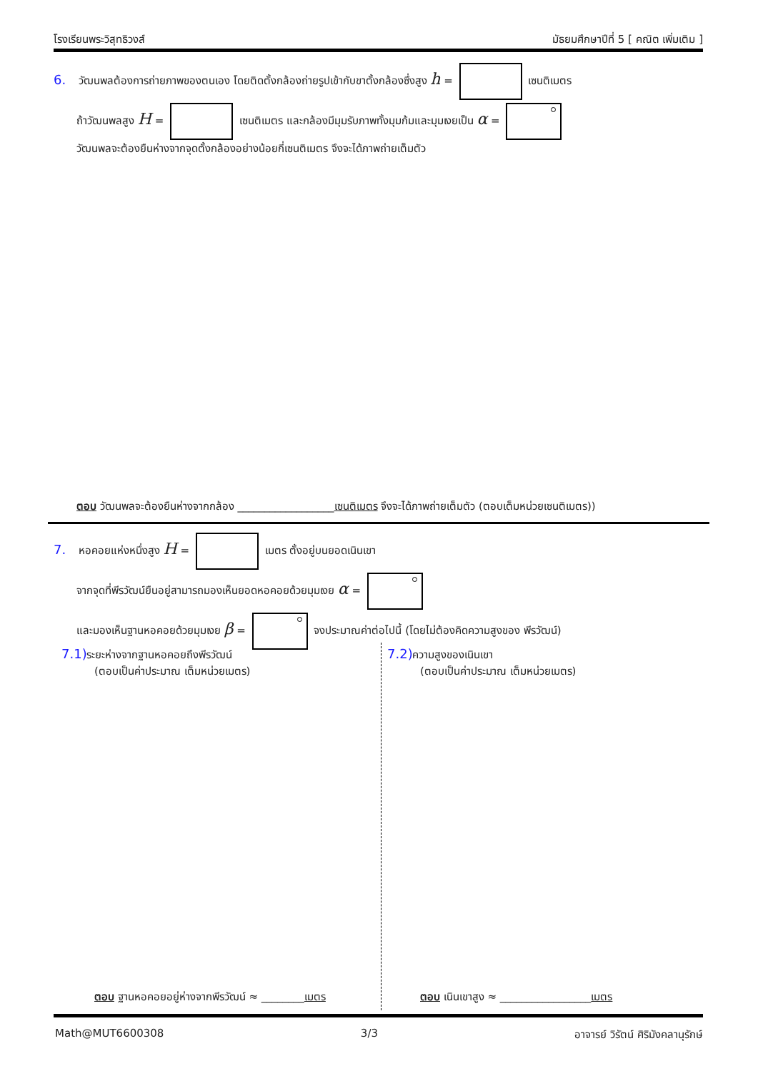โรงเรียนพระวิสุทธิวงส์ มัธยมศึกษาปีที่ 5 [ คณิต เพิ่มเติม ]
6. วัฒนพลต้องการถ่ายภาพของตนเอง โดยติดตั้งกล้องถ่ายรูปเข้ากับขาตั้งกล้องซึ่งสูง h = เซนติเมตร
ถ้าวัฒนพลสูง H = เซนติเมตร และกล้องมีมุมรับภาพทั้งมุมก้มและมุมเงยเป็น α =
วัฒนพลจะต้องยืนห่างจากจุดตั้งกล้องอย่างน้อยกี่เซนติเมตร จึงจะได้ภาพถ่ายเต็มตัว
ตอบ วัฒนพลจะต้องยืนห่างจากกล้อง __________________เซนติเมตร จึงจะได้ภาพถ่ายเต็มตัว (ตอบเต็มหน่วยเซนติเมตร))
7. หอคอยแห่งหนึ่งสูง H = เมตร ตั้งอยู่บนยอดเนินเขา
จากจุดที่พีรวัฒน์ยืนอยู่สามารถมองเห็นยอดหอคอยด้วยมุมเงย α =
และมองเห็นฐานหอคอยด้วยมุมเงย β = จงประมาณค่าต่อไปนี้ (โดยไม่ต้องคิดความสูงของ พีรวัฒน์)
7.1) ระยะห่างจากฐานหอคอยถึงพีรวัฒน์
(ตอบเป็นค่าประมาณ เต็มหน่วยเมตร)
7.2) ความสูงของเนินเขา
(ตอบเป็นค่าประมาณ เต็มหน่วยเมตร)
ตอบ ฐานหอคอยอยู่ห่างจากพีรวัฒน์ ≈ ________เมตร
ตอบ เนินเขาสูง ≈ _________________เมตร
Math@MUT6600308 3/3 อาจารย์ วิรัตน์ ศิริมังคลานุรักษ์